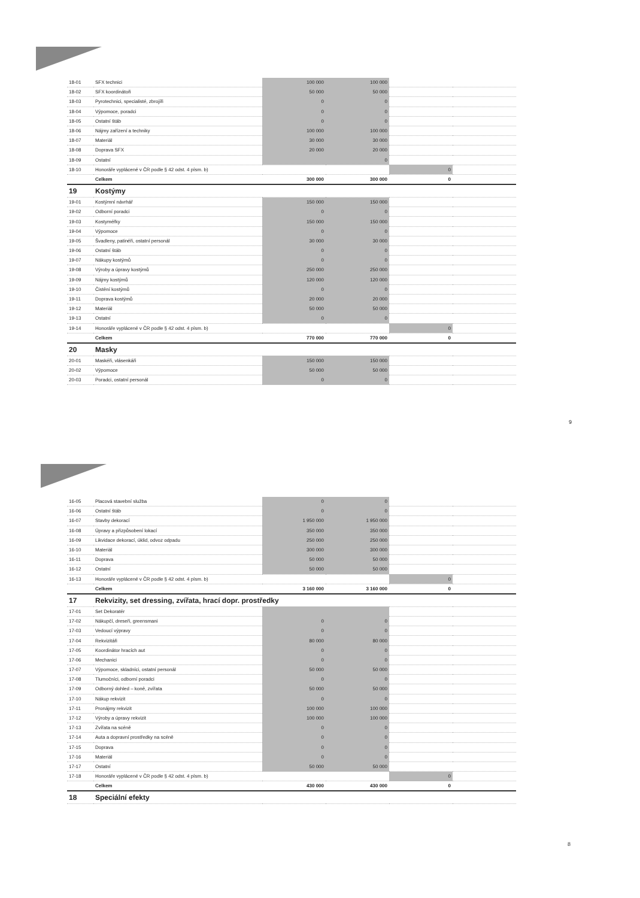| 18-01 | SFX technici | 100 000 | 100 000 | | |
| 18-02 | SFX koordinátoři | 50 000 | 50 000 | | |
| 18-03 | Pyrotechnici, specialisté, zbrojíři | 0 | 0 | | |
| 18-04 | Výpomoce, poradci | 0 | 0 | | |
| 18-05 | Ostatní štáb | 0 | 0 | | |
| 18-06 | Nájmy zařízení a techniky | 100 000 | 100 000 | | |
| 18-07 | Materiál | 30 000 | 30 000 | | |
| 18-08 | Doprava SFX | 20 000 | 20 000 | | |
| 18-09 | Ostatní | | 0 | | |
| 18-10 | Honoráře vyplácené v ČR podle § 42 odst. 4 písm. b) | | | 0 | |
| | Celkem | 300 000 | 300 000 | 0 | |
| 19 | Kostýmy | | | | |
| 19-01 | Kostýmní návrhář | 150 000 | 150 000 | | |
| 19-02 | Odborní poradci | 0 | 0 | | |
| 19-03 | Kostyméřky | 150 000 | 150 000 | | |
| 19-04 | Výpomoce | 0 | 0 | | |
| 19-05 | Švadleny, patinéři, ostatní personál | 30 000 | 30 000 | | |
| 19-06 | Ostatní štáb | 0 | 0 | | |
| 19-07 | Nákupy kostýmů | 0 | 0 | | |
| 19-08 | Výroby a úpravy kostýmů | 250 000 | 250 000 | | |
| 19-09 | Nájmy kostýmů | 120 000 | 120 000 | | |
| 19-10 | Čistění kostýmů | 0 | 0 | | |
| 19-11 | Doprava kostýmů | 20 000 | 20 000 | | |
| 19-12 | Materiál | 50 000 | 50 000 | | |
| 19-13 | Ostatní | 0 | 0 | | |
| 19-14 | Honoráře vyplácené v ČR podle § 42 odst. 4 písm. b) | | | 0 | |
| | Celkem | 770 000 | 770 000 | 0 | |
| 20 | Masky | | | | |
| 20-01 | Maskéři, vlásenkáři | 150 000 | 150 000 | | |
| 20-02 | Výpomoce | 50 000 | 50 000 | | |
| 20-03 | Poradci, ostatní personál | 0 | 0 | | |
9
| 16-05 | Placová stavební služba | 0 | 0 | | |
| 16-06 | Ostatní štáb | 0 | 0 | | |
| 16-07 | Stavby dekorací | 1 950 000 | 1 950 000 | | |
| 16-08 | Úpravy a přizpůsobení lokací | 350 000 | 350 000 | | |
| 16-09 | Likvidace dekorací, úklid, odvoz odpadu | 250 000 | 250 000 | | |
| 16-10 | Materiál | 300 000 | 300 000 | | |
| 16-11 | Doprava | 50 000 | 50 000 | | |
| 16-12 | Ostatní | 50 000 | 50 000 | | |
| 16-13 | Honoráře vyplácené v ČR podle § 42 odst. 4 písm. b) | | | 0 | |
| | Celkem | 3 160 000 | 3 160 000 | 0 | |
| 17 | Rekvizity, set dressing, zvířata, hrací dopr. prostředky | | | | |
| 17-01 | Set Dekoratér | | | | |
| 17-02 | Nákupčí, dreseři, greensmani | 0 | 0 | | |
| 17-03 | Vedoucí výpravy | 0 | 0 | | |
| 17-04 | Rekvizitáři | 80 000 | 80 000 | | |
| 17-05 | Koordinátor hracích aut | 0 | 0 | | |
| 17-06 | Mechanici | 0 | 0 | | |
| 17-07 | Výpomoce, skladníci, ostatní personál | 50 000 | 50 000 | | |
| 17-08 | Tlumočníci, odborní poradci | 0 | 0 | | |
| 17-09 | Odborný dohled – koně, zvířata | 50 000 | 50 000 | | |
| 17-10 | Nákup rekvizit | 0 | 0 | | |
| 17-11 | Pronájmy rekvizit | 100 000 | 100 000 | | |
| 17-12 | Výroby a úpravy rekvizit | 100 000 | 100 000 | | |
| 17-13 | Zvířata na scéně | 0 | 0 | | |
| 17-14 | Auta a dopravní prostředky na scéně | 0 | 0 | | |
| 17-15 | Doprava | 0 | 0 | | |
| 17-16 | Materiál | 0 | 0 | | |
| 17-17 | Ostatní | 50 000 | 50 000 | | |
| 17-18 | Honoráře vyplácené v ČR podle § 42 odst. 4 písm. b) | | | 0 | |
| | Celkem | 430 000 | 430 000 | 0 | |
| 18 | Speciální efekty | | | | |
8